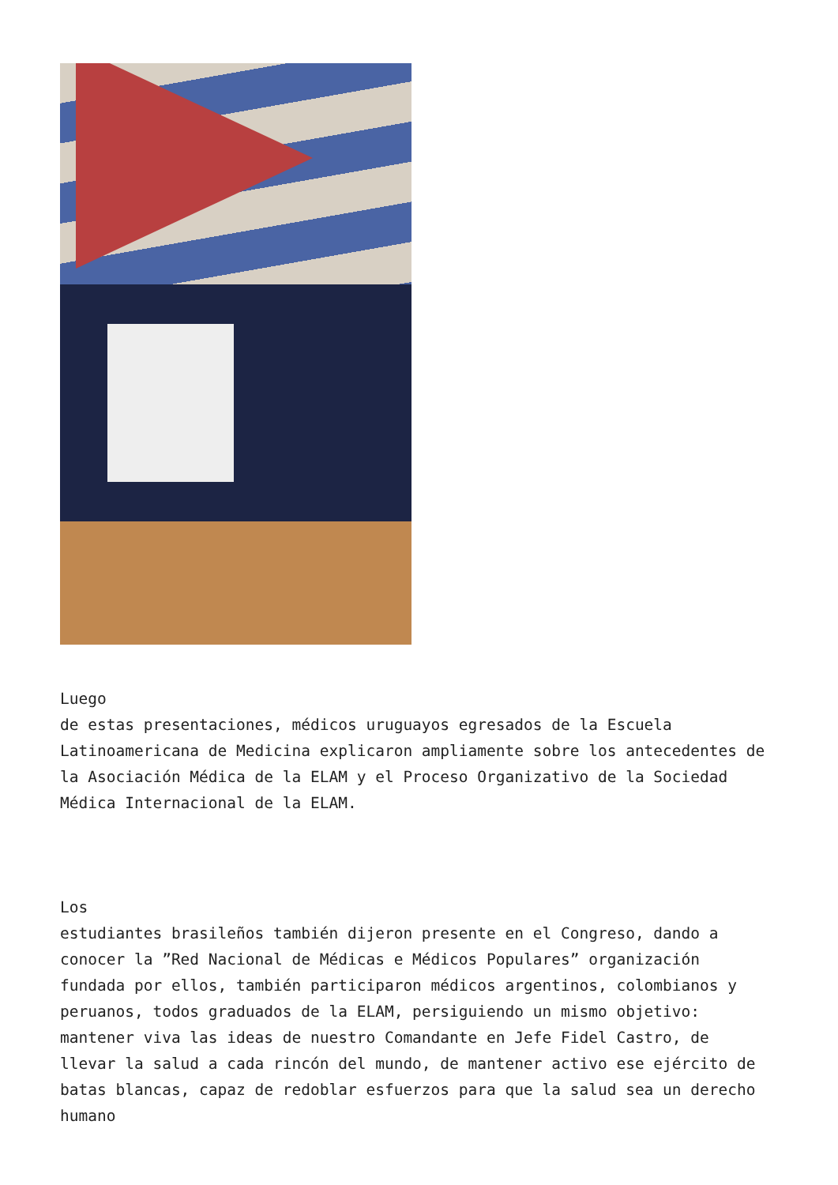Luego
de estas presentaciones, médicos uruguayos egresados de la Escuela Latinoamericana de Medicina explicaron ampliamente sobre los antecedentes de la Asociación Médica de la ELAM y el Proceso Organizativo de la Sociedad Médica Internacional de la ELAM.
Los
estudiantes brasileños también dijeron presente en el Congreso, dando a conocer la ”Red Nacional de Médicas e Médicos Populares” organización fundada por ellos, también participaron médicos argentinos, colombianos y peruanos, todos graduados de la ELAM, persiguiendo un mismo objetivo: mantener viva las ideas de nuestro Comandante en Jefe Fidel Castro, de llevar la salud a cada rincón del mundo, de mantener activo ese ejército de batas blancas, capaz de redoblar esfuerzos para que la salud sea un derecho humano